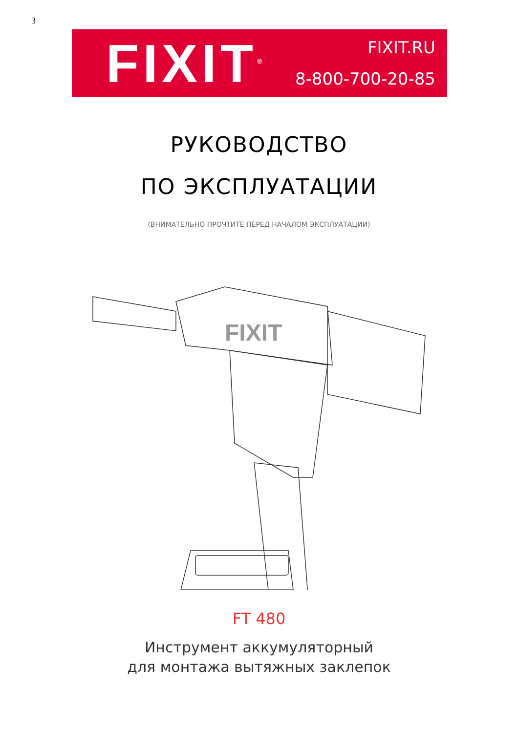3
FIXIT<sup>®</sup>
FIXIT.RU
8-800-700-20-85
РУКОВОДСТВО
ПО ЭКСПЛУАТАЦИИ
(ВНИМАТЕЛЬНО ПРОЧТИТЕ ПЕРЕД НАЧАЛОМ ЭКСПЛУАТАЦИИ)
FIXIT
FT 480
Инструмент аккумуляторный
для монтажа вытяжных заклепок